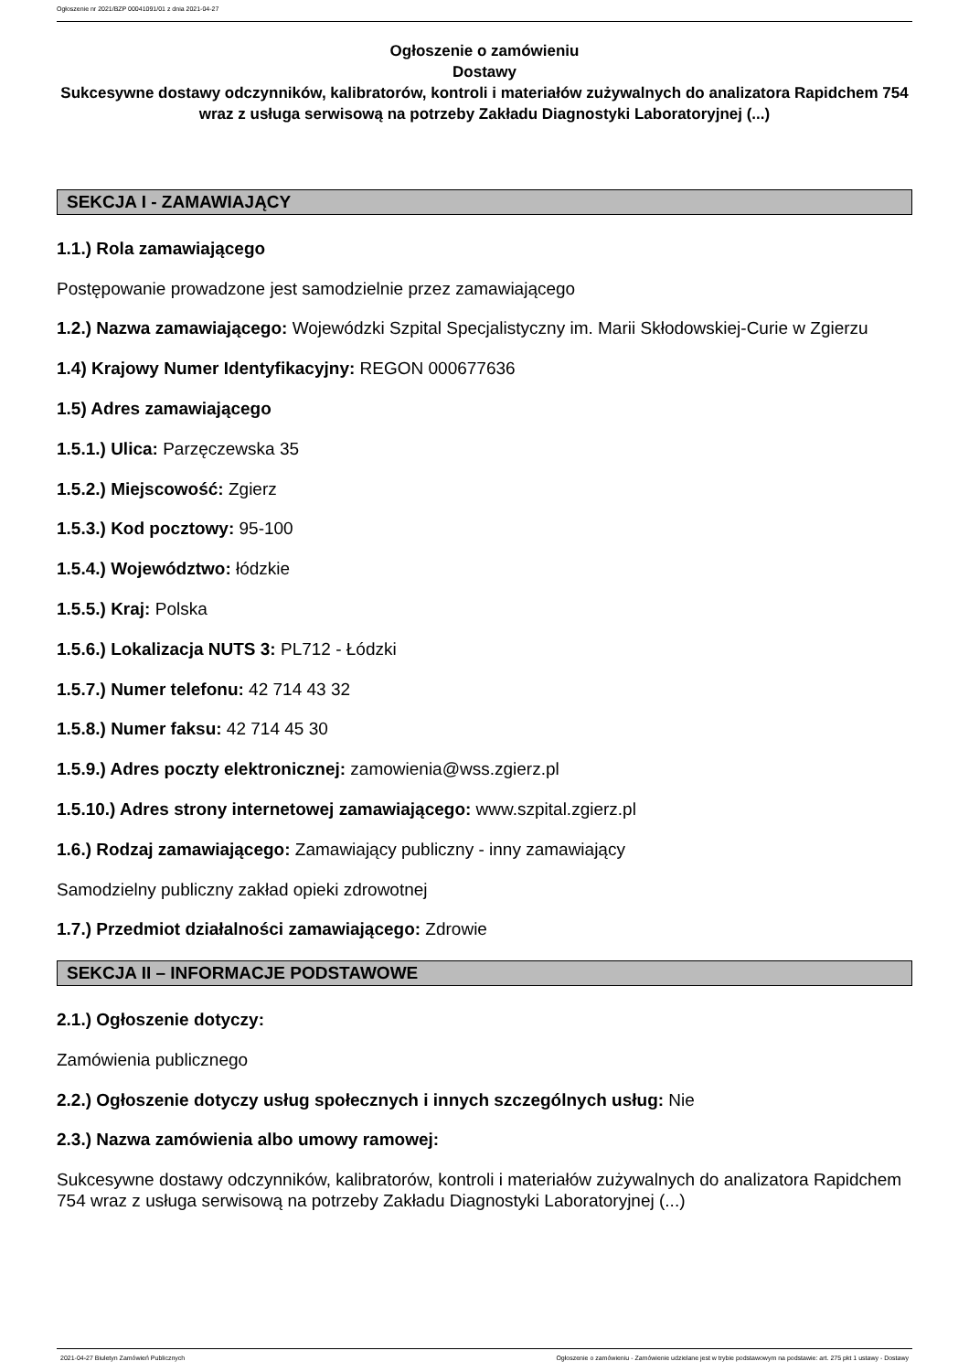Ogłoszenie nr 2021/BZP 00041091/01 z dnia 2021-04-27
Ogłoszenie o zamówieniu
Dostawy
Sukcesywne dostawy odczynników, kalibratorów, kontroli i materiałów zużywalnych do analizatora Rapidchem 754 wraz z usługa serwisową na potrzeby Zakładu Diagnostyki Laboratoryjnej (...)
SEKCJA I - ZAMAWIAJĄCY
1.1.) Rola zamawiającego
Postępowanie prowadzone jest samodzielnie przez zamawiającego
1.2.) Nazwa zamawiającego: Wojewódzki Szpital Specjalistyczny im. Marii Skłodowskiej-Curie w Zgierzu
1.4) Krajowy Numer Identyfikacyjny: REGON 000677636
1.5) Adres zamawiającego
1.5.1.) Ulica: Parzęczewska 35
1.5.2.) Miejscowość: Zgierz
1.5.3.) Kod pocztowy: 95-100
1.5.4.) Województwo: łódzkie
1.5.5.) Kraj: Polska
1.5.6.) Lokalizacja NUTS 3: PL712 - Łódzki
1.5.7.) Numer telefonu: 42 714 43 32
1.5.8.) Numer faksu: 42 714 45 30
1.5.9.) Adres poczty elektronicznej: zamowienia@wss.zgierz.pl
1.5.10.) Adres strony internetowej zamawiającego: www.szpital.zgierz.pl
1.6.) Rodzaj zamawiającego: Zamawiający publiczny - inny zamawiający
Samodzielny publiczny zakład opieki zdrowotnej
1.7.) Przedmiot działalności zamawiającego: Zdrowie
SEKCJA II – INFORMACJE PODSTAWOWE
2.1.) Ogłoszenie dotyczy:
Zamówienia publicznego
2.2.) Ogłoszenie dotyczy usług społecznych i innych szczególnych usług: Nie
2.3.) Nazwa zamówienia albo umowy ramowej:
Sukcesywne dostawy odczynników, kalibratorów, kontroli i materiałów zużywalnych do analizatora Rapidchem 754 wraz z usługa serwisową na potrzeby Zakładu Diagnostyki Laboratoryjnej (...)
2021-04-27 Biuletyn Zamówień Publicznych Ogłoszenie o zamówieniu - Zamówienie udzielane jest w trybie podstawowym na podstawie: art. 275 pkt 1 ustawy - Dostawy